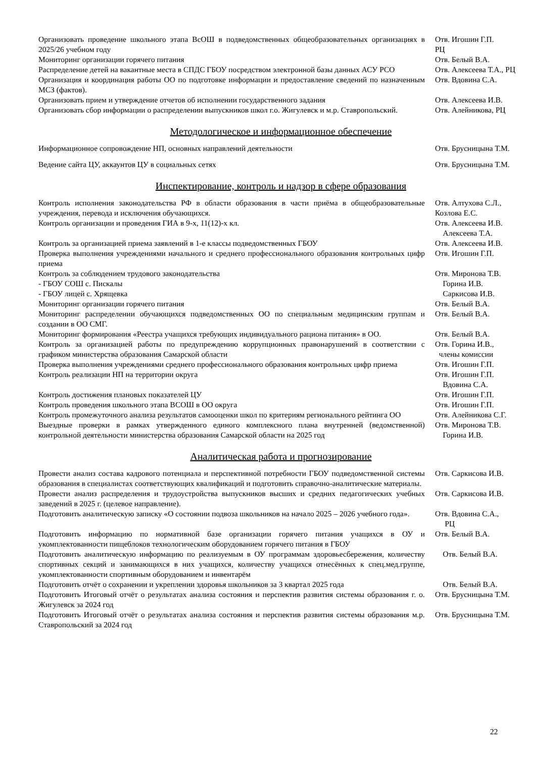| Организовать проведение школьного этапа ВсОШ в подведомственных общеобразовательных организациях в 2025/26 учебном году | Отв. Игошин Г.П. РЦ |
| Мониторинг организации горячего питания | Отв. Белый В.А. |
| Распределение детей на вакантные места в СПДС ГБОУ посредством электронной базы данных АСУ РСО | Отв. Алексеева Т.А., РЦ |
| Организация и координация работы ОО по подготовке информации и предоставление сведений по назначенным МСЗ (фактов). | Отв. Вдовина С.А. |
| Организовать прием и утверждение отчетов об исполнении государственного задания | Отв. Алексеева И.В. |
| Организовать сбор информации о распределении выпускников школ г.о. Жигулевск и м.р. Ставропольский. | Отв. Алейникова, РЦ |
Методологическое и информационное обеспечение
| Информационное сопровождение НП, основных направлений деятельности | Отв. Брусницына Т.М. |
| Ведение сайта ЦУ, аккаунтов ЦУ в социальных сетях | Отв. Брусницына Т.М. |
Инспектирование, контроль и надзор в сфере образования
| Контроль исполнения законодательства РФ в области образования в части приёма в общеобразовательные учреждения, перевода и исключения обучающихся. | Отв. Алтухова С.Л., Козлова Е.С. |
| Контроль организации и проведения ГИА в 9-х, 11(12)-х кл. | Отв. Алексеева И.В. Алексеева Т.А. |
| Контроль за организацией приема заявлений в 1-е классы подведомственных ГБОУ | Отв. Алексеева И.В. |
| Проверка выполнения учреждениями начального и среднего профессионального образования контрольных цифр приема | Отв. Игошин Г.П. |
| Контроль за соблюдением трудового законодательства - ГБОУ СОШ с. Пискалы - ГБОУ лицей с. Хрящевка | Отв. Миронова Т.В. Горина И.В. Саркисова И.В. |
| Мониторинг организации горячего питания | Отв. Белый В.А. |
| Мониторинг распределении обучающихся подведомственных ОО по специальным медицинским группам и создании в ОО СМГ. | Отв. Белый В.А. |
| Мониторинг формирования «Реестра учащихся требующих индивидуального рациона питания» в ОО. | Отв. Белый В.А. |
| Контроль за организацией работы по предупреждению коррупционных правонарушений в соответствии с графиком министерства образования Самарской области | Отв. Горина И.В., члены комиссии |
| Проверка выполнения учреждениями среднего профессионального образования контрольных цифр приема | Отв. Игошин Г.П. |
| Контроль реализации НП на территории округа | Отв. Игошин Г.П. Вдовина С.А. |
| Контроль достижения плановых показателей ЦУ | Отв. Игошин Г.П. |
| Контроль проведения школьного этапа ВСОШ в ОО округа | Отв. Игошин Г.П. |
| Контроль промежуточного анализа результатов самооценки школ по критериям регионального рейтинга ОО | Отв. Алейникова С.Г. |
| Выездные проверки в рамках утвержденного единого комплексного плана внутренней (ведомственной) контрольной деятельности министерства образования Самарской области на 2025 год | Отв. Миронова Т.В. Горина И.В. |
Аналитическая работа и прогнозирование
| Провести анализ состава кадрового потенциала и перспективной потребности ГБОУ подведомственной системы образования в специалистах соответствующих квалификаций и подготовить справочно-аналитические материалы. | Отв. Саркисова И.В. |
| Провести анализ распределения и трудоустройства выпускников высших и средних педагогических учебных заведений в 2025 г. (целевое направление). | Отв. Саркисова И.В. |
| Подготовить аналитическую записку «О состоянии подвоза школьников на начало 2025 – 2026 учебного года». | Отв. Вдовина С.А., РЦ |
| Подготовить информацию по нормативной базе организации горячего питания учащихся в ОУ и укомплектованности пищеблоков технологическим оборудованием горячего питания в ГБОУ | Отв. Белый В.А. |
| Подготовить аналитическую информацию по реализуемым в ОУ программам здоровьесбережения, количеству спортивных секций и занимающихся в них учащихся, количеству учащихся отнесённых к спец.мед.группе, укомплектованности спортивным оборудованием и инвентарём | Отв. Белый В.А. |
| Подготовить отчёт о сохранении и укреплении здоровья школьников за 3 квартал 2025 года | Отв. Белый В.А. |
| Подготовить Итоговый отчёт о результатах анализа состояния и перспектив развития системы образования г. о. Жигулевск за 2024 год | Отв. Брусницына Т.М. |
| Подготовить Итоговый отчёт о результатах анализа состояния и перспектив развития системы образования м.р. Ставропольский за 2024 год | Отв. Брусницына Т.М. |
22